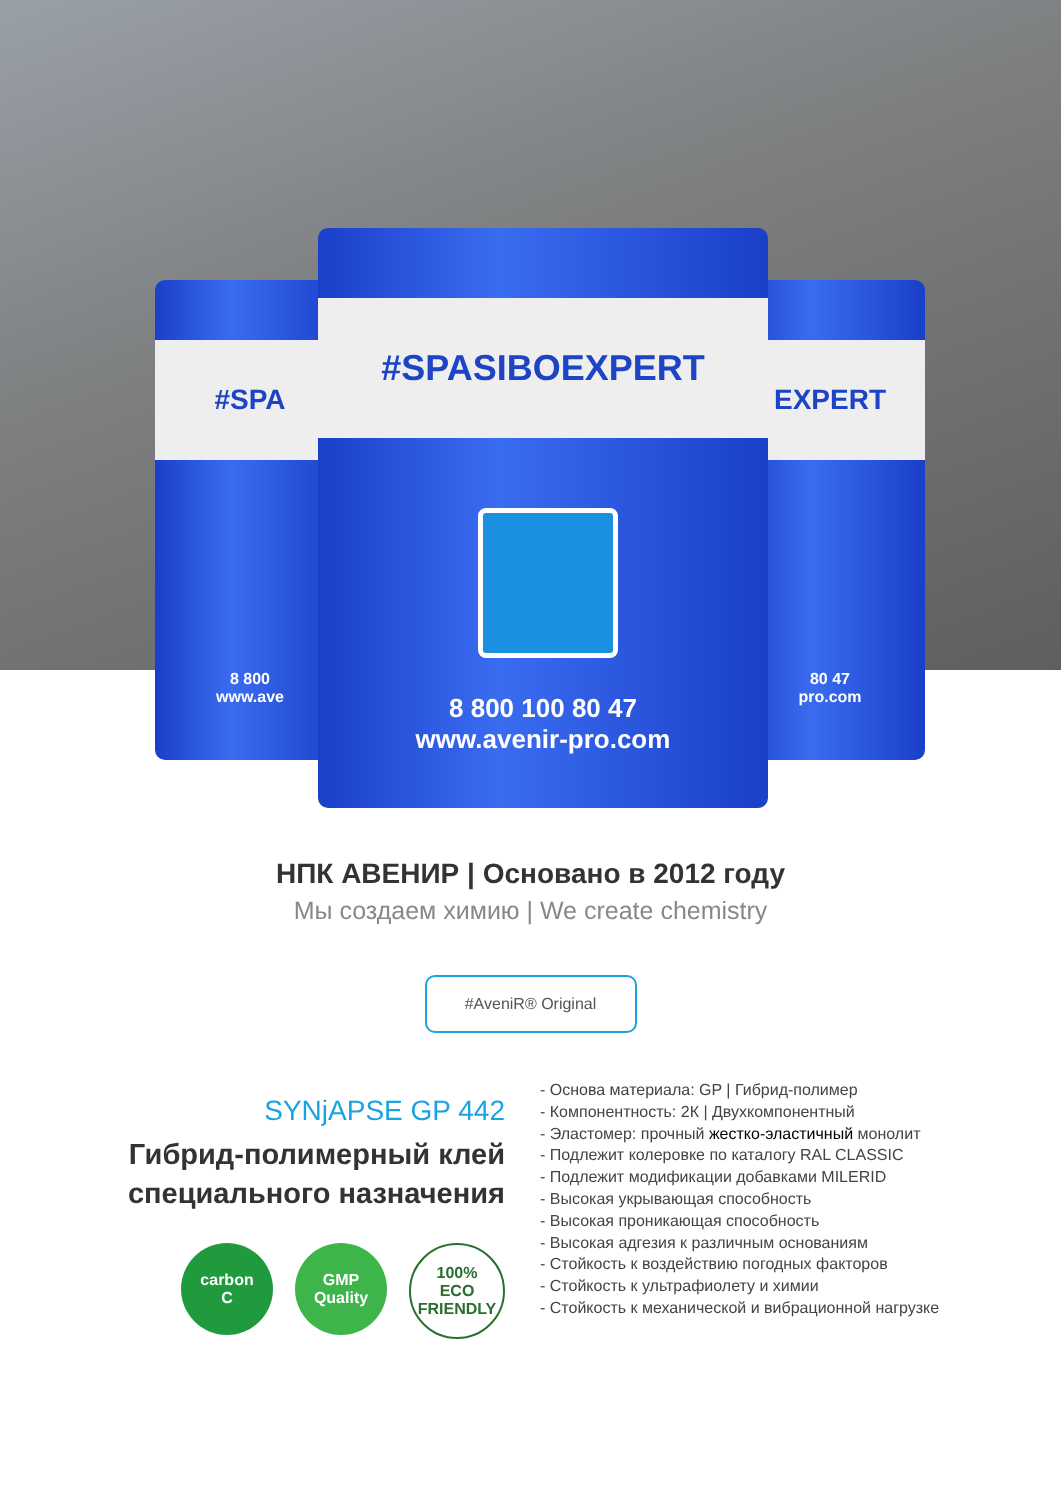#SPA
8 800
www.ave
EXPERT
80 47
pro.com
#SPASIBOEXPERT
8 800 100 80 47
www.avenir-pro.com
НПК АВЕНИР | Основано в 2012 году
Мы создаем химию | We create chemistry
#AveniR® Original
SYNjAPSE GP 442
Гибрид-полимерный клей
специального назначения
carbon
C
GMP
Quality
100%
ECO
FRIENDLY
- Основа материала: GP | Гибрид-полимер
- Компонентность: 2К | Двухкомпонентный
- Эластомер: прочный жестко-эластичный монолит
- Подлежит колеровке по каталогу RAL CLASSIC
- Подлежит модификации добавками MILERID
- Высокая укрывающая способность
- Высокая проникающая способность
- Высокая адгезия к различным основаниям
- Стойкость к воздействию погодных факторов
- Стойкость к ультрафиолету и химии
- Стойкость к механической и вибрационной нагрузке